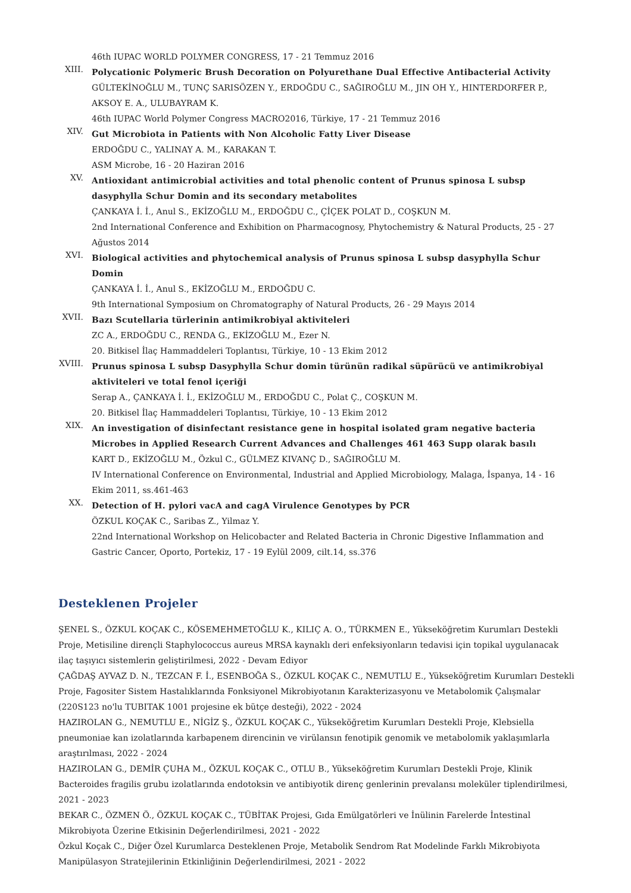46th IUPAC WORLD POLYMER CONGRESS, 17 - 21 Temmuz 2016
XIII.
Polycationic Polymeric Brush Decoration on Polyurethane Dual Effective Antibacterial Activity
GÜLTEKİNOĞLU M., TUNÇ SARISÖZEN Y., ERDOĞDU C., SAĞIROĞLU M., JIN OH Y., HINTERDORFER P., AKSOY E. A., ULUBAYRAM K.
46th IUPAC World Polymer Congress MACRO2016, Türkiye, 17 - 21 Temmuz 2016
XIV.
Gut Microbiota in Patients with Non Alcoholic Fatty Liver Disease
ERDOĞDU C., YALINAY A. M., KARAKAN T.
ASM Microbe, 16 - 20 Haziran 2016
XV.
Antioxidant antimicrobial activities and total phenolic content of Prunus spinosa L subsp dasyphylla Schur Domin and its secondary metabolites
ÇANKAYA İ. İ., Anul S., EKİZOĞLU M., ERDOĞDU C., ÇİÇEK POLAT D., COŞKUN M.
2nd International Conference and Exhibition on Pharmacognosy, Phytochemistry & Natural Products, 25 - 27 Ağustos 2014
XVI.
Biological activities and phytochemical analysis of Prunus spinosa L subsp dasyphylla Schur Domin
ÇANKAYA İ. İ., Anul S., EKİZOĞLU M., ERDOĞDU C.
9th International Symposium on Chromatography of Natural Products, 26 - 29 Mayıs 2014
XVII.
Bazı Scutellaria türlerinin antimikrobiyal aktiviteleri
ZC A., ERDOĞDU C., RENDA G., EKİZOĞLU M., Ezer N.
20. Bitkisel İlaç Hammaddeleri Toplantısı, Türkiye, 10 - 13 Ekim 2012
XVIII.
Prunus spinosa L subsp Dasyphylla Schur domin türünün radikal süpürücü ve antimikrobiyal aktiviteleri ve total fenol içeriği
Serap A., ÇANKAYA İ. İ., EKİZOĞLU M., ERDOĞDU C., Polat Ç., COŞKUN M.
20. Bitkisel İlaç Hammaddeleri Toplantısı, Türkiye, 10 - 13 Ekim 2012
XIX.
An investigation of disinfectant resistance gene in hospital isolated gram negative bacteria Microbes in Applied Research Current Advances and Challenges 461 463 Supp olarak basılı
KART D., EKİZOĞLU M., Özkul C., GÜLMEZ KIVANÇ D., SAĞIROĞLU M.
IV International Conference on Environmental, Industrial and Applied Microbiology, Malaga, İspanya, 14 - 16 Ekim 2011, ss.461-463
XX.
Detection of H. pylori vacA and cagA Virulence Genotypes by PCR
ÖZKUL KOÇAK C., Saribas Z., Yilmaz Y.
22nd International Workshop on Helicobacter and Related Bacteria in Chronic Digestive Inflammation and Gastric Cancer, Oporto, Portekiz, 17 - 19 Eylül 2009, cilt.14, ss.376
Desteklenen Projeler
ŞENEL S., ÖZKUL KOÇAK C., KÖSEMEHMETOĞLU K., KILIÇ A. O., TÜRKMEN E., Yükseköğretim Kurumları Destekli Proje, Metisiline dirençli Staphylococcus aureus MRSA kaynaklı deri enfeksiyonların tedavisi için topikal uygulanacak ilaç taşıyıcı sistemlerin geliştirilmesi, 2022 - Devam Ediyor
ÇAĞDAŞ AYVAZ D. N., TEZCAN F. İ., ESENBOĞA S., ÖZKUL KOÇAK C., NEMUTLU E., Yükseköğretim Kurumları Destekli Proje, Fagositer Sistem Hastalıklarında Fonksiyonel Mikrobiyotanın Karakterizasyonu ve Metabolomik Çalışmalar (220S123 no'lu TUBITAK 1001 projesine ek bütçe desteği), 2022 - 2024
HAZIROLAN G., NEMUTLU E., NİGİZ Ş., ÖZKUL KOÇAK C., Yükseköğretim Kurumları Destekli Proje, Klebsiella pneumoniae kan izolatlarında karbapenem direncinin ve virülansın fenotipik genomik ve metabolomik yaklaşımlarla araştırılması, 2022 - 2024
HAZIROLAN G., DEMİR ÇUHA M., ÖZKUL KOÇAK C., OTLU B., Yükseköğretim Kurumları Destekli Proje, Klinik Bacteroides fragilis grubu izolatlarında endotoksin ve antibiyotik direnç genlerinin prevalansı moleküler tiplendirilmesi, 2021 - 2023
BEKAR C., ÖZMEN Ö., ÖZKUL KOÇAK C., TÜBİTAK Projesi, Gıda Emülgatörleri ve İnülinin Farelerde İntestinal Mikrobiyota Üzerine Etkisinin Değerlendirilmesi, 2021 - 2022
Özkul Koçak C., Diğer Özel Kurumlarca Desteklenen Proje, Metabolik Sendrom Rat Modelinde Farklı Mikrobiyota Manipülasyon Stratejilerinin Etkinliğinin Değerlendirilmesi, 2021 - 2022